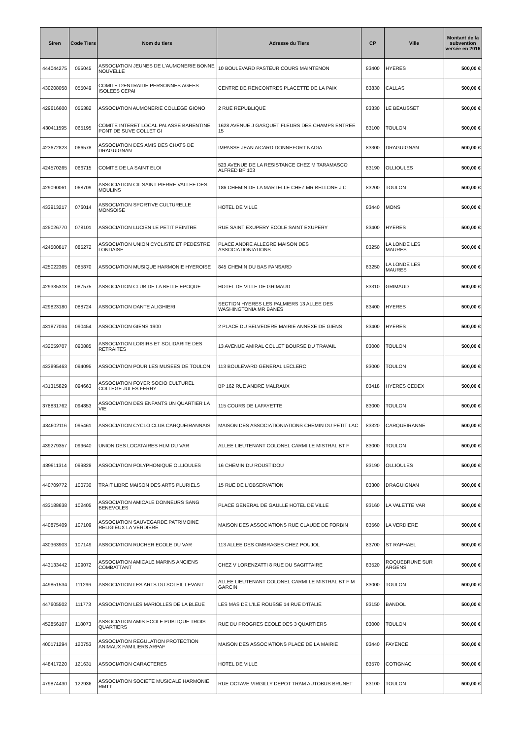| Siren | Code Tiers | Nom du tiers | Adresse du Tiers | CP | Ville | Montant de la subvention versée en 2016 |
| --- | --- | --- | --- | --- | --- | --- |
| 444044275 | 055045 | ASSOCIATION JEUNES DE L'AUMONERIE BONNE NOUVELLE | 10 BOULEVARD PASTEUR COURS MAINTENON | 83400 | HYERES | 500,00 € |
| 430208058 | 055049 | COMITE D'ENTRAIDE PERSONNES AGEES ISOLEES CEPAI | CENTRE DE RENCONTRES PLACETTE DE LA PAIX | 83830 | CALLAS | 500,00 € |
| 429616600 | 055382 | ASSOCIATION AUMONERIE COLLEGE GIONO | 2 RUE REPUBLIQUE | 83330 | LE BEAUSSET | 500,00 € |
| 430411595 | 065195 | COMITE INTERET LOCAL PALASSE BARENTINE PONT DE SUVE COLLET GI | 1628 AVENUE J GASQUET FLEURS DES CHAMPS ENTREE 15 | 83100 | TOULON | 500,00 € |
| 423672823 | 066578 | ASSOCIATION DES AMIS DES CHATS DE DRAGUIGNAN | IMPASSE JEAN AICARD DONNEFORT NADIA | 83300 | DRAGUIGNAN | 500,00 € |
| 424570265 | 066715 | COMITE DE LA SAINT ELOI | 523 AVENUE DE LA RESISTANCE CHEZ M TARAMASCO ALFRED BP 103 | 83190 | OLLIOULES | 500,00 € |
| 429090061 | 068709 | ASSOCIATION CIL SAINT PIERRE VALLEE DES MOULINS | 186 CHEMIN DE LA MARTELLE CHEZ MR BELLONE J C | 83200 | TOULON | 500,00 € |
| 433913217 | 076014 | ASSOCIATION SPORTIVE CULTURELLE MONSOISE | HOTEL DE VILLE | 83440 | MONS | 500,00 € |
| 425026770 | 078101 | ASSOCIATION LUCIEN LE PETIT PEINTRE | RUE SAINT EXUPERY ECOLE SAINT EXUPERY | 83400 | HYERES | 500,00 € |
| 424500817 | 085272 | ASSOCIATION UNION CYCLISTE ET PEDESTRE LONDAISE | PLACE ANDRE ALLEGRE MAISON DES ASSOCIATIONIATIONS | 83250 | LA LONDE LES MAURES | 500,00 € |
| 425022365 | 085870 | ASSOCIATION MUSIQUE HARMONIE HYEROISE | 845 CHEMIN DU BAS PANSARD | 83250 | LA LONDE LES MAURES | 500,00 € |
| 429335318 | 087575 | ASSOCIATION CLUB DE LA BELLE EPOQUE | HOTEL DE VILLE DE GRIMAUD | 83310 | GRIMAUD | 500,00 € |
| 429823180 | 088724 | ASSOCIATION DANTE ALIGHIERI | SECTION HYERES LES PALMIERS 13 ALLEE DES WASHINGTONIA MR BANES | 83400 | HYERES | 500,00 € |
| 431877034 | 090454 | ASSOCIATION GIENS 1900 | 2 PLACE DU BELVEDERE MAIRIE ANNEXE DE GIENS | 83400 | HYERES | 500,00 € |
| 432059707 | 090885 | ASSOCIATION LOISIRS ET SOLIDARITE DES RETRAITES | 13 AVENUE AMIRAL COLLET BOURSE DU TRAVAIL | 83000 | TOULON | 500,00 € |
| 433895463 | 094095 | ASSOCIATION POUR LES MUSEES DE TOULON | 113 BOULEVARD GENERAL LECLERC | 83000 | TOULON | 500,00 € |
| 431315829 | 094663 | ASSOCIATION FOYER SOCIO CULTUREL COLLEGE JULES FERRY | BP 162 RUE ANDRE MALRAUX | 83418 | HYERES CEDEX | 500,00 € |
| 378831762 | 094853 | ASSOCIATION DES ENFANTS UN QUARTIER LA VIE | 115 COURS DE LAFAYETTE | 83000 | TOULON | 500,00 € |
| 434602116 | 095461 | ASSOCIATION CYCLO CLUB CARQUEIRANNAIS | MAISON DES ASSOCIATIONIATIONS CHEMIN DU PETIT LAC | 83320 | CARQUEIRANNE | 500,00 € |
| 439279357 | 099640 | UNION DES LOCATAIRES HLM DU VAR | ALLEE LIEUTENANT COLONEL CARMI LE MISTRAL BT F | 83000 | TOULON | 500,00 € |
| 439911314 | 099828 | ASSOCIATION POLYPHONIQUE OLLIOULES | 16 CHEMIN DU ROUSTIDOU | 83190 | OLLIOULES | 500,00 € |
| 440709772 | 100730 | TRAIT LIBRE MAISON DES ARTS PLURIELS | 15 RUE DE L'OBSERVATION | 83300 | DRAGUIGNAN | 500,00 € |
| 433188638 | 102405 | ASSOCIATION AMICALE DONNEURS SANG BENEVOLES | PLACE GENERAL DE GAULLE HOTEL DE VILLE | 83160 | LA VALETTE VAR | 500,00 € |
| 440875409 | 107109 | ASSOCIATION SAUVEGARDE PATRIMOINE RELIGIEUX LA VERDIERE | MAISON DES ASSOCIATIONS RUE CLAUDE DE FORBIN | 83560 | LA VERDIERE | 500,00 € |
| 430363903 | 107149 | ASSOCIATION RUCHER ECOLE DU VAR | 113 ALLEE DES OMBRAGES CHEZ POUJOL | 83700 | ST RAPHAEL | 500,00 € |
| 443133442 | 109072 | ASSOCIATION AMICALE MARINS ANCIENS COMBATTANT | CHEZ V LORENZATTI 8 RUE DU SAGITTAIRE | 83520 | ROQUEBRUNE SUR ARGENS | 500,00 € |
| 449851534 | 111296 | ASSOCIATION LES ARTS DU SOLEIL LEVANT | ALLEE LIEUTENANT COLONEL CARMI LE MISTRAL BT F M GARCIN | 83000 | TOULON | 500,00 € |
| 447605502 | 111773 | ASSOCIATION LES MARIOLLES DE LA BLEUE | LES MAS DE L'ILE ROUSSE 14 RUE D'ITALIE | 83150 | BANDOL | 500,00 € |
| 452856107 | 118073 | ASSOCIATION AMIS ECOLE PUBLIQUE TROIS QUARTIERS | RUE DU PROGRES ECOLE DES 3 QUARTIERS | 83000 | TOULON | 500,00 € |
| 400171294 | 120753 | ASSOCIATION REGULATION PROTECTION ANIMAUX FAMILIERS ARPAF | MAISON DES ASSOCIATIONS PLACE DE LA MAIRIE | 83440 | FAYENCE | 500,00 € |
| 448417220 | 121631 | ASSOCIATION CARACTERES | HOTEL DE VILLE | 83570 | COTIGNAC | 500,00 € |
| 479874430 | 122936 | ASSOCIATION SOCIETE MUSICALE HARMONIE RMTT | RUE OCTAVE VIRGILLY DEPOT TRAM AUTOBUS BRUNET | 83100 | TOULON | 500,00 € |